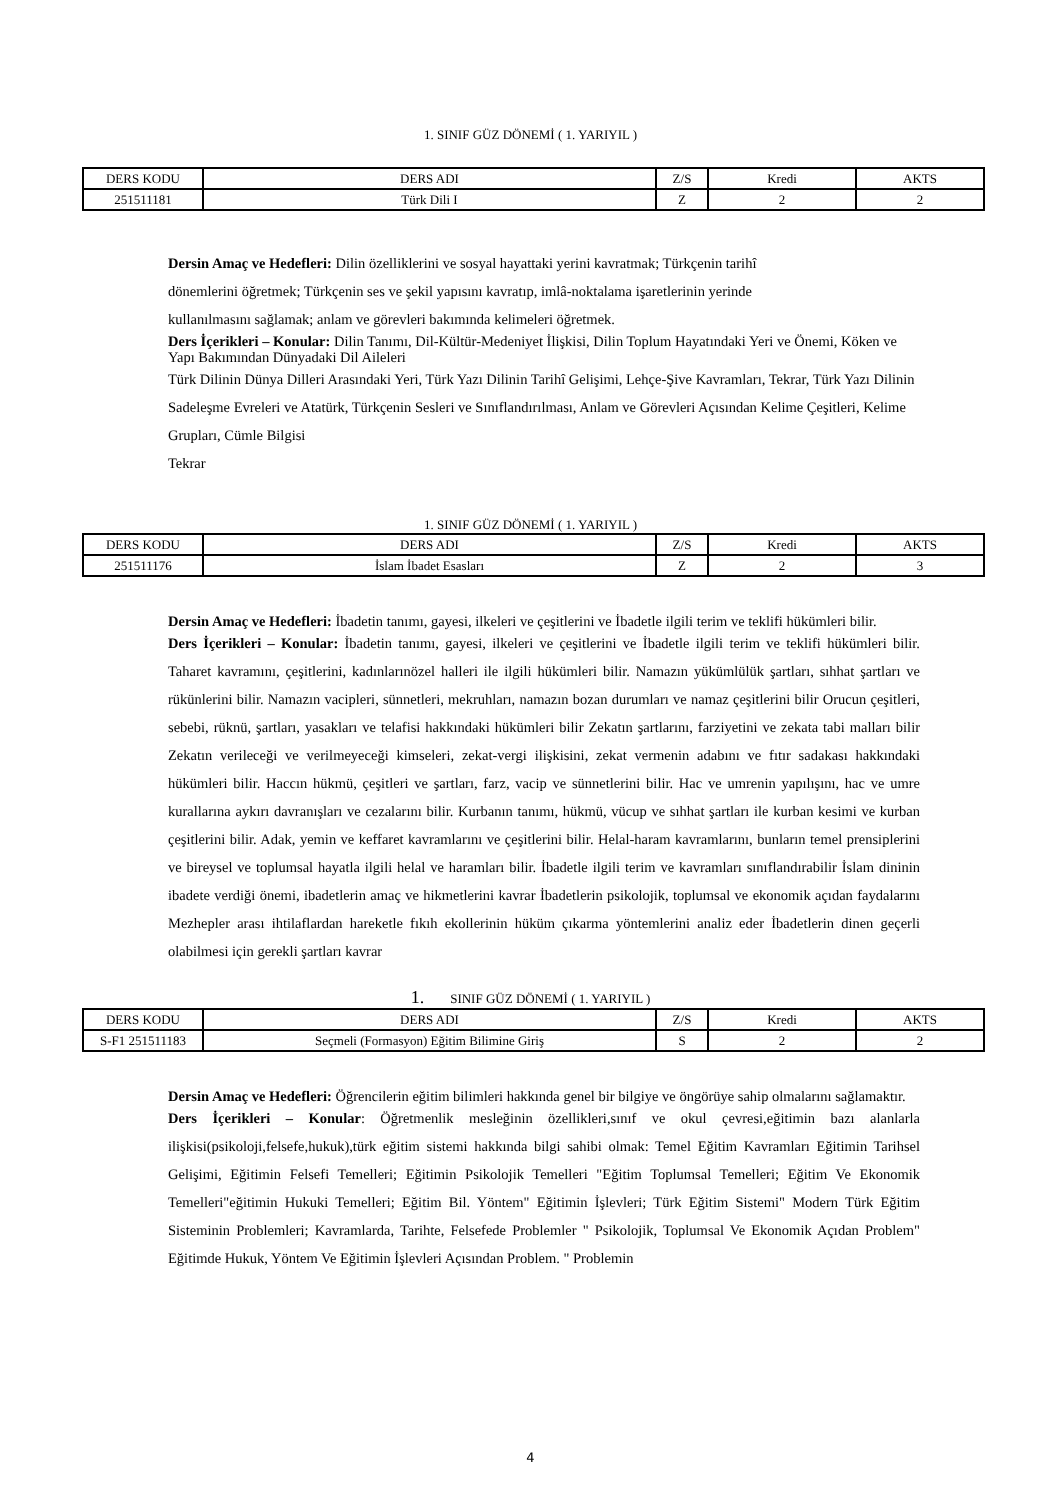1. SINIF GÜZ DÖNEMİ ( 1. YARIYIL )
| DERS KODU | DERS ADI | Z/S | Kredi | AKTS |
| --- | --- | --- | --- | --- |
| 251511181 | Türk Dili I | Z | 2 | 2 |
Dersin Amaç ve Hedefleri: Dilin özelliklerini ve sosyal hayattaki yerini kavratmak; Türkçenin tarihî
dönemlerini öğretmek; Türkçenin ses ve şekil yapısını kavratıp, imlâ-noktalama işaretlerinin yerinde
kullanılmasını sağlamak; anlam ve görevleri bakımında kelimeleri öğretmek.
Ders İçerikleri – Konular: Dilin Tanımı, Dil-Kültür-Medeniyet İlişkisi, Dilin Toplum Hayatındaki Yeri ve Önemi, Köken ve Yapı Bakımından Dünyadaki Dil Aileleri
Türk Dilinin Dünya Dilleri Arasındaki Yeri, Türk Yazı Dilinin Tarihî Gelişimi, Lehçe-Şive Kavramları, Tekrar, Türk Yazı Dilinin Sadeleşme Evreleri ve Atatürk, Türkçenin Sesleri ve Sınıflandırılması, Anlam ve Görevleri Açısından Kelime Çeşitleri, Kelime Grupları, Cümle Bilgisi
Tekrar
1. SINIF GÜZ DÖNEMİ ( 1. YARIYIL )
| DERS KODU | DERS ADI | Z/S | Kredi | AKTS |
| --- | --- | --- | --- | --- |
| 251511176 | İslam İbadet Esasları | Z | 2 | 3 |
Dersin Amaç ve Hedefleri: İbadetin tanımı, gayesi, ilkeleri ve çeşitlerini ve İbadetle ilgili terim ve teklifi hükümleri bilir.
Ders İçerikleri – Konular: İbadetin tanımı, gayesi, ilkeleri ve çeşitlerini ve İbadetle ilgili terim ve teklifi hükümleri bilir. Taharet kavramını, çeşitlerini, kadınlarınözel halleri ile ilgili hükümleri bilir. Namazın yükümlülük şartları, sıhhat şartları ve rükünlerini bilir. Namazın vacipleri, sünnetleri, mekruhları, namazın bozan durumları ve namaz çeşitlerini bilir Orucun çeşitleri, sebebi, rüknü, şartları, yasakları ve telafisi hakkındaki hükümleri bilir Zekatın şartlarını, farziyetini ve zekata tabi malları bilir Zekatın verileceği ve verilmeyeceği kimseleri, zekat-vergi ilişkisini, zekat vermenin adabını ve fıtır sadakası hakkındaki hükümleri bilir. Haccın hükmü, çeşitleri ve şartları, farz, vacip ve sünnetlerini bilir. Hac ve umrenin yapılışını, hac ve umre kurallarına aykırı davranışları ve cezalarını bilir. Kurbanın tanımı, hükmü, vücup ve sıhhat şartları ile kurban kesimi ve kurban çeşitlerini bilir. Adak, yemin ve keffaret kavramlarını ve çeşitlerini bilir. Helal-haram kavramlarını, bunların temel prensiplerini ve bireysel ve toplumsal hayatla ilgili helal ve haramları bilir. İbadetle ilgili terim ve kavramları sınıflandırabilir İslam dininin ibadete verdiği önemi, ibadetlerin amaç ve hikmetlerini kavrar İbadetlerin psikolojik, toplumsal ve ekonomik açıdan faydalarını Mezhepler arası ihtilaflardan hareketle fıkıh ekollerinin hüküm çıkarma yöntemlerini analiz eder İbadetlerin dinen geçerli olabilmesi için gerekli şartları kavrar
1. SINIF GÜZ DÖNEMİ ( 1. YARIYIL )
| DERS KODU | DERS ADI | Z/S | Kredi | AKTS |
| --- | --- | --- | --- | --- |
| S-F1 251511183 | Seçmeli (Formasyon) Eğitim Bilimine Giriş | S | 2 | 2 |
Dersin Amaç ve Hedefleri: Öğrencilerin eğitim bilimleri hakkında genel bir bilgiye ve öngörüye sahip olmalarını sağlamaktır.
Ders İçerikleri – Konular: Öğretmenlik mesleğinin özellikleri,sınıf ve okul çevresi,eğitimin bazı alanlarla ilişkisi(psikoloji,felsefe,hukuk),türk eğitim sistemi hakkında bilgi sahibi olmak: Temel Eğitim Kavramları Eğitimin Tarihsel Gelişimi, Eğitimin Felsefi Temelleri; Eğitimin Psikolojik Temelleri "Eğitim Toplumsal Temelleri; Eğitim Ve Ekonomik Temelleri"eğitimin Hukuki Temelleri; Eğitim Bil. Yöntem" Eğitimin İşlevleri; Türk Eğitim Sistemi" Modern Türk Eğitim Sisteminin Problemleri; Kavramlarda, Tarihte, Felsefede Problemler " Psikolojik, Toplumsal Ve Ekonomik Açıdan Problem" Eğitimde Hukuk, Yöntem Ve Eğitimin İşlevleri Açısından Problem. " Problemin
4